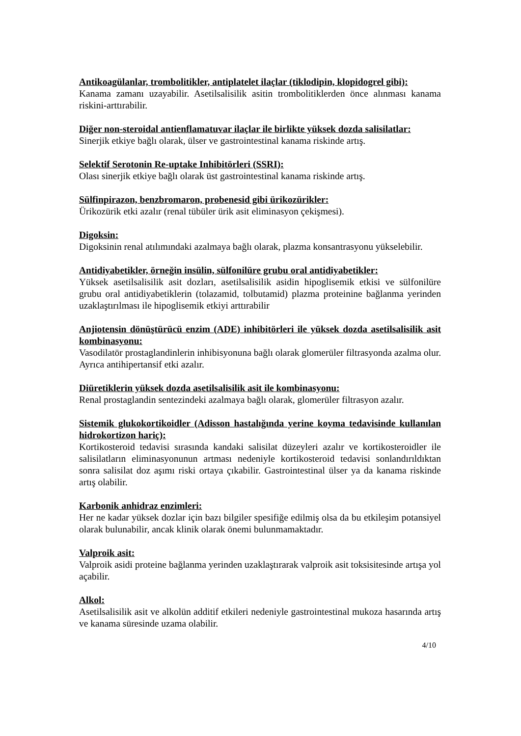Antikoagülanlar, trombolitikler, antiplatelet ilaçlar (tiklodipin, klopidogrel gibi):
Kanama zamanı uzayabilir. Asetilsalisilik asitin trombolitiklerden önce alınması kanama riskini-arttırabilir.
Diğer non-steroidal antienflamatuvar ilaçlar ile birlikte yüksek dozda salisilatlar:
Sinerjik etkiye bağlı olarak, ülser ve gastrointestinal kanama riskinde artış.
Selektif Serotonin Re-uptake Inhibitörleri (SSRI):
Olası sinerjik etkiye bağlı olarak üst gastrointestinal kanama riskinde artış.
Sülfinpirazon, benzbromaron, probenesid gibi ürikozürikler:
Ürikozürik etki azalır (renal tübüler ürik asit eliminasyon çekişmesi).
Digoksin:
Digoksinin renal atılımındaki azalmaya bağlı olarak, plazma konsantrasyonu yükselebilir.
Antidiyabetikler, örneğin insülin, sülfonilüre grubu oral antidiyabetikler:
Yüksek asetilsalisilik asit dozları, asetilsalisilik asidin hipoglisemik etkisi ve sülfonilüre grubu oral antidiyabetiklerin (tolazamid, tolbutamid) plazma proteinine bağlanma yerinden uzaklaştırılması ile hipoglisemik etkiyi arttırabilir
Anjiotensin dönüştürücü enzim (ADE) inhibitörleri ile yüksek dozda asetilsalisilik asit kombinasyonu:
Vasodilatör prostaglandinlerin inhibisyonuna bağlı olarak glomerüler filtrasyonda azalma olur. Ayrıca antihipertansif etki azalır.
Diüretiklerin yüksek dozda asetilsalisilik asit ile kombinasyonu:
Renal prostaglandin sentezindeki azalmaya bağlı olarak, glomerüler filtrasyon azalır.
Sistemik glukokortikoidler (Adisson hastalığında yerine koyma tedavisinde kullanılan hidrokortizon hariç):
Kortikosteroid tedavisi sırasında kandaki salisilat düzeyleri azalır ve kortikosteroidler ile salisilatların eliminasyonunun artması nedeniyle kortikosteroid tedavisi sonlandırıldıktan sonra salisilat doz aşımı riski ortaya çıkabilir. Gastrointestinal ülser ya da kanama riskinde artış olabilir.
Karbonik anhidraz enzimleri:
Her ne kadar yüksek dozlar için bazı bilgiler spesifiğe edilmiş olsa da bu etkileşim potansiyel olarak bulunabilir, ancak klinik olarak önemi bulunmamaktadır.
Valproik asit:
Valproik asidi proteine bağlanma yerinden uzaklaştırarak valproik asit toksisitesinde artışa yol açabilir.
Alkol:
Asetilsalisilik asit ve alkolün additif etkileri nedeniyle gastrointestinal mukoza hasarında artış ve kanama süresinde uzama olabilir.
4/10